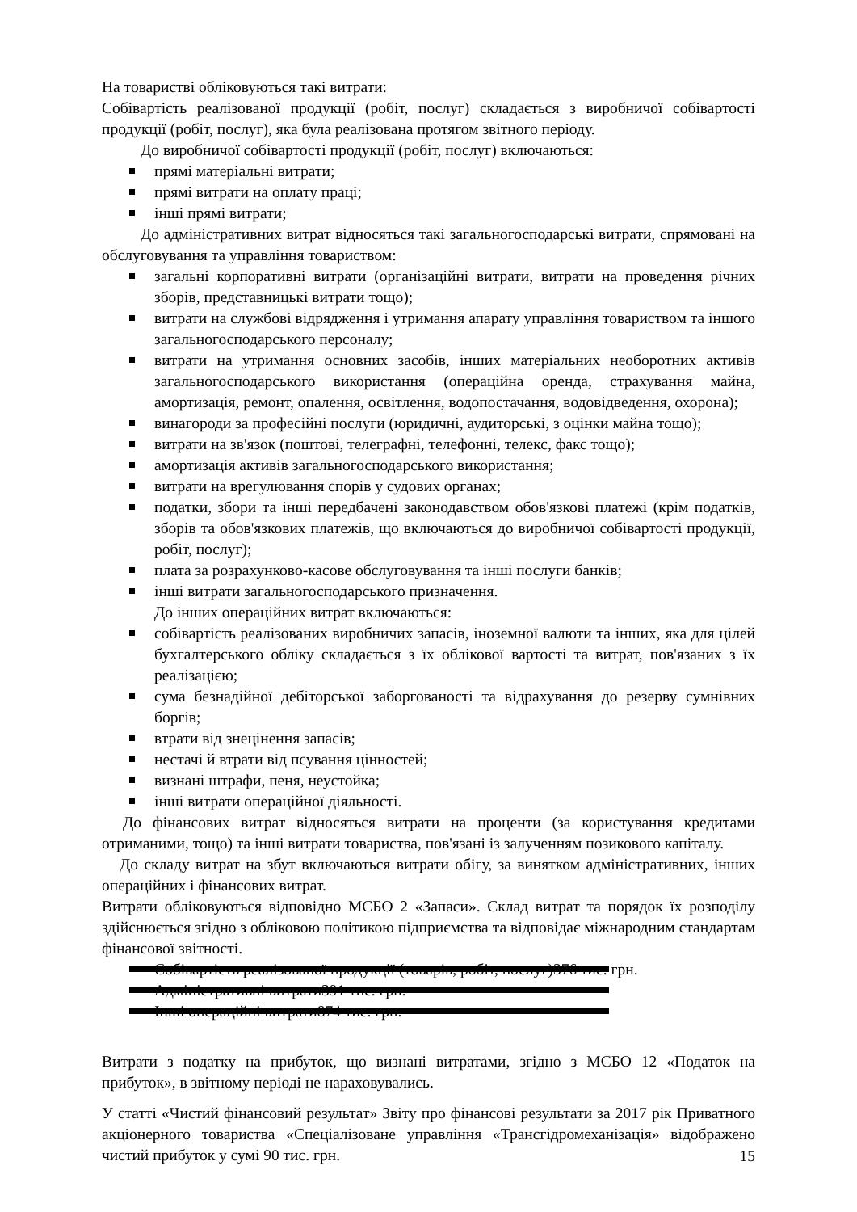На товаристві обліковуються такі витрати:
Собівартість реалізованої продукції (робіт, послуг) складається з виробничої собівартості продукції (робіт, послуг), яка була реалізована протягом звітного періоду.
До виробничої собівартості продукції (робіт, послуг) включаються:
прямі матеріальні витрати;
прямі витрати на оплату праці;
інші прямі витрати;
До адміністративних витрат відносяться такі загальногосподарські витрати, спрямовані на обслуговування та управління товариством:
загальні корпоративні витрати (організаційні витрати, витрати на проведення річних зборів, представницькі витрати тощо);
витрати на службові відрядження і утримання апарату управління товариством та іншого загальногосподарського персоналу;
витрати на утримання основних засобів, інших матеріальних необоротних активів загальногосподарського використання (операційна оренда, страхування майна, амортизація, ремонт, опалення, освітлення, водопостачання, водовідведення, охорона);
винагороди за професійні послуги (юридичні, аудиторські, з оцінки майна тощо);
витрати на зв'язок (поштові, телеграфні, телефонні, телекс, факс тощо);
амортизація активів загальногосподарського використання;
витрати на врегулювання спорів у судових органах;
податки, збори та інші передбачені законодавством обов'язкові платежі (крім податків, зборів та обов'язкових платежів, що включаються до виробничої собівартості продукції, робіт, послуг);
плата за розрахунково-касове обслуговування та інші послуги банків;
інші витрати загальногосподарського призначення.
До інших операційних витрат включаються:
собівартість реалізованих виробничих запасів, іноземної валюти та інших, яка для цілей бухгалтерського обліку складається з їх облікової вартості та витрат, пов'язаних з їх реалізацією;
сума безнадійної дебіторської заборгованості та відрахування до резерву сумнівних боргів;
втрати від знецінення запасів;
нестачі й втрати від псування цінностей;
визнані штрафи, пеня, неустойка;
інші витрати операційної діяльності.
До фінансових витрат відносяться витрати на проценти (за користування кредитами отриманими, тощо) та інші витрати товариства, пов'язані із залученням позикового капіталу.
До складу витрат на збут включаються витрати обігу, за винятком адміністративних, інших операційних і фінансових витрат.
Витрати обліковуються відповідно МСБО 2 «Запаси». Склад витрат та порядок їх розподілу здійснюється згідно з обліковою політикою підприємства та відповідає міжнародним стандартам фінансової звітності.
Собівартість реалізованої продукції (товарів, робіт, послуг) 376 тис. грн.
Адміністративні витрати 391 тис. грн.
Інші операційні витрати 874 тис. грн.
Витрати з податку на прибуток, що визнані витратами, згідно з МСБО 12 «Податок на прибуток», в звітному періоді не нараховувались.
У статті «Чистий фінансовий результат» Звіту про фінансові результати за 2017 рік Приватного акціонерного товариства «Спеціалізоване управління «Трансгідромеханізація» відображено чистий прибуток у сумі 90 тис. грн.
15